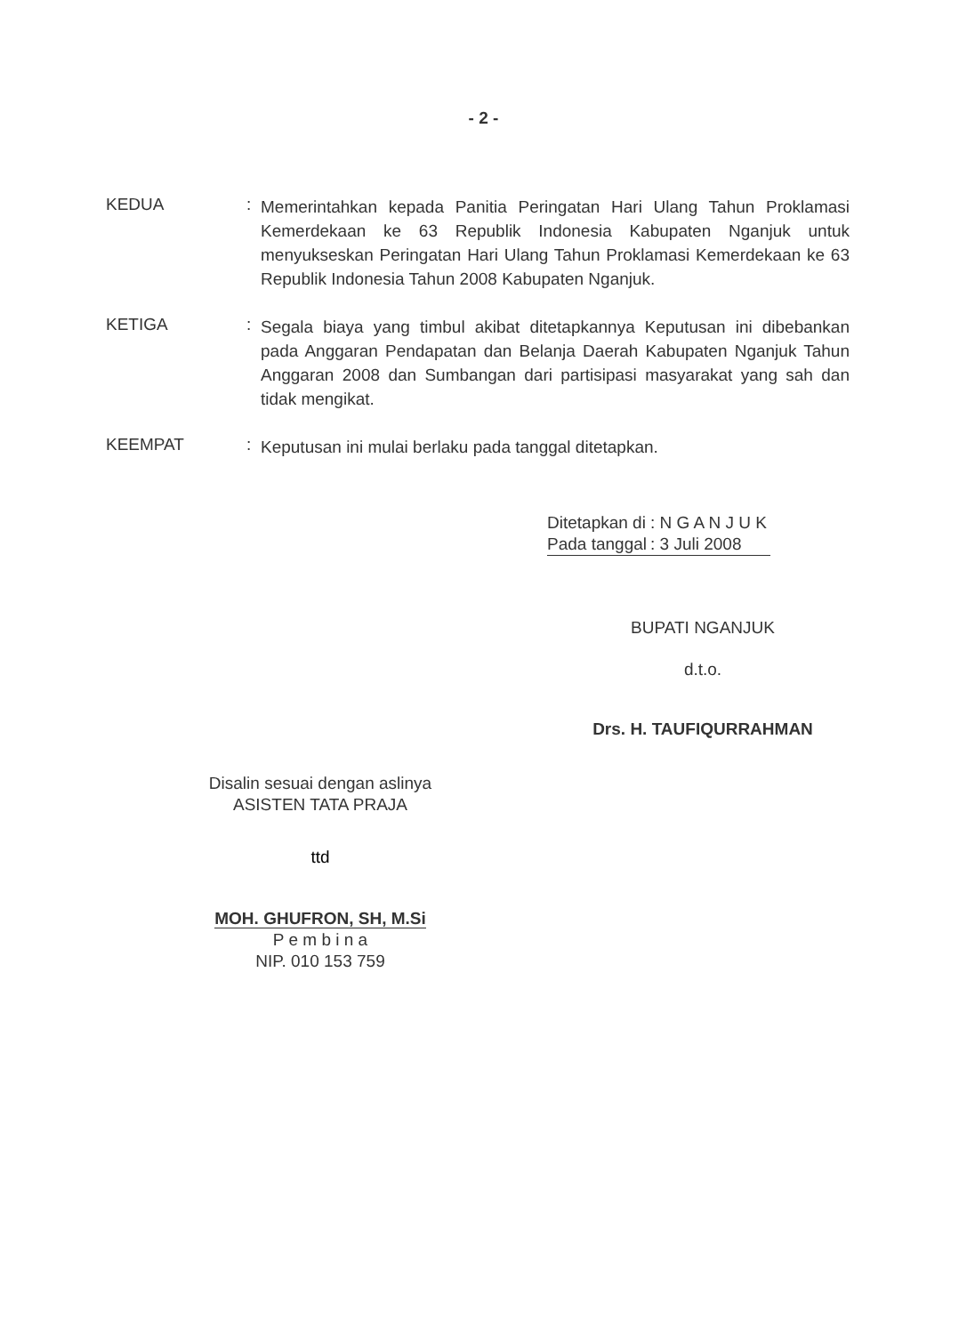- 2 -
KEDUA :
Memerintahkan kepada Panitia Peringatan Hari Ulang Tahun Proklamasi Kemerdekaan ke 63 Republik Indonesia Kabupaten Nganjuk untuk menyukseskan Peringatan Hari Ulang Tahun Proklamasi Kemerdekaan ke 63 Republik Indonesia Tahun 2008 Kabupaten Nganjuk.
KETIGA :
Segala biaya yang timbul akibat ditetapkannya Keputusan ini dibebankan pada Anggaran Pendapatan dan Belanja Daerah Kabupaten Nganjuk Tahun Anggaran 2008 dan Sumbangan dari partisipasi masyarakat yang sah dan tidak mengikat.
KEEMPAT :
Keputusan ini mulai berlaku pada tanggal ditetapkan.
| Ditetapkan di | : N G A N J U K |
| Pada tanggal | : 3 Juli 2008 |
BUPATI NGANJUK
d.t.o.
Drs. H. TAUFIQURRAHMAN
Disalin sesuai dengan aslinya
ASISTEN TATA PRAJA
ttd
MOH. GHUFRON, SH, M.Si
P e m b i n a
NIP. 010 153 759